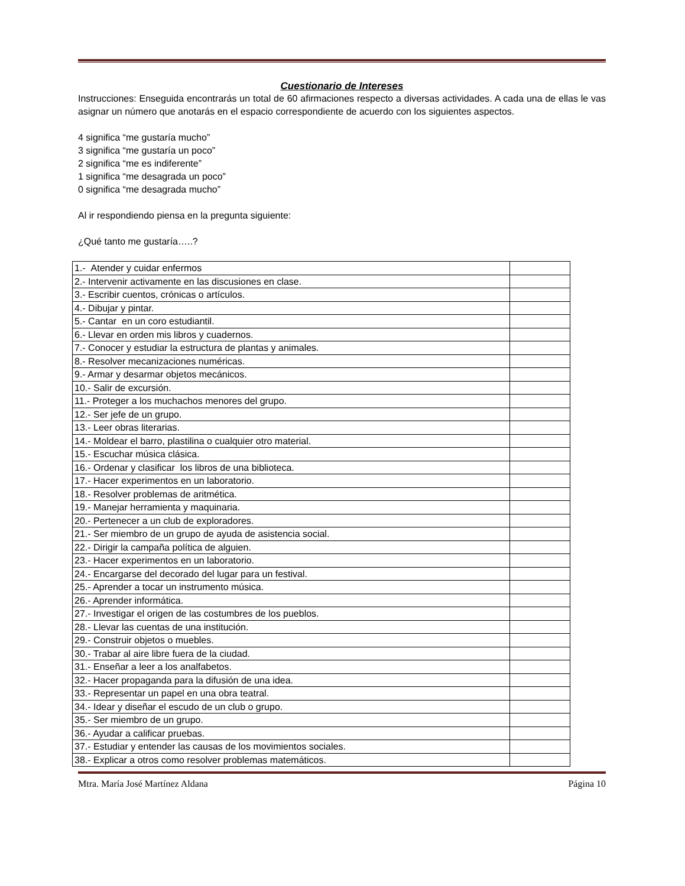Cuestionario de Intereses
Instrucciones: Enseguida encontrarás un total de 60 afirmaciones respecto a diversas actividades. A cada una de ellas le vas asignar un número que anotarás en el espacio correspondiente de acuerdo con los siguientes aspectos.
4 significa “me gustaría mucho”
3 significa “me gustaría un poco”
2 significa “me es indiferente”
1 significa “me desagrada un poco”
0 significa “me desagrada mucho”
Al ir respondiendo piensa en la pregunta siguiente:
¿Qué tanto me gustaría…..?
| 1.- Atender y cuidar enfermos | |
| 2.- Intervenir activamente en las discusiones en clase. | |
| 3.- Escribir cuentos, crónicas o artículos. | |
| 4.- Dibujar y pintar. | |
| 5.- Cantar en un coro estudiantil. | |
| 6.- Llevar en orden mis libros y cuadernos. | |
| 7.- Conocer y estudiar la estructura de plantas y animales. | |
| 8.- Resolver mecanizaciones numéricas. | |
| 9.- Armar y desarmar objetos mecánicos. | |
| 10.- Salir de excursión. | |
| 11.- Proteger a los muchachos menores del grupo. | |
| 12.- Ser jefe de un grupo. | |
| 13.- Leer obras literarias. | |
| 14.- Moldear el barro, plastilina o cualquier otro material. | |
| 15.- Escuchar música clásica. | |
| 16.- Ordenar y clasificar los libros de una biblioteca. | |
| 17.- Hacer experimentos en un laboratorio. | |
| 18.- Resolver problemas de aritmética. | |
| 19.- Manejar herramienta y maquinaria. | |
| 20.- Pertenecer a un club de exploradores. | |
| 21.- Ser miembro de un grupo de ayuda de asistencia social. | |
| 22.- Dirigir la campaña política de alguien. | |
| 23.- Hacer experimentos en un laboratorio. | |
| 24.- Encargarse del decorado del lugar para un festival. | |
| 25.- Aprender a tocar un instrumento música. | |
| 26.- Aprender informática. | |
| 27.- Investigar el origen de las costumbres de los pueblos. | |
| 28.- Llevar las cuentas de una institución. | |
| 29.- Construir objetos o muebles. | |
| 30.- Trabar al aire libre fuera de la ciudad. | |
| 31.- Enseñar a leer a los analfabetos. | |
| 32.- Hacer propaganda para la difusión de una idea. | |
| 33.- Representar un papel en una obra teatral. | |
| 34.- Idear y diseñar el escudo de un club o grupo. | |
| 35.- Ser miembro de un grupo. | |
| 36.- Ayudar a calificar pruebas. | |
| 37.- Estudiar y entender las causas de los movimientos sociales. | |
| 38.- Explicar a otros como resolver problemas matemáticos. | |
Mtra. María José Martínez Aldana Página 10